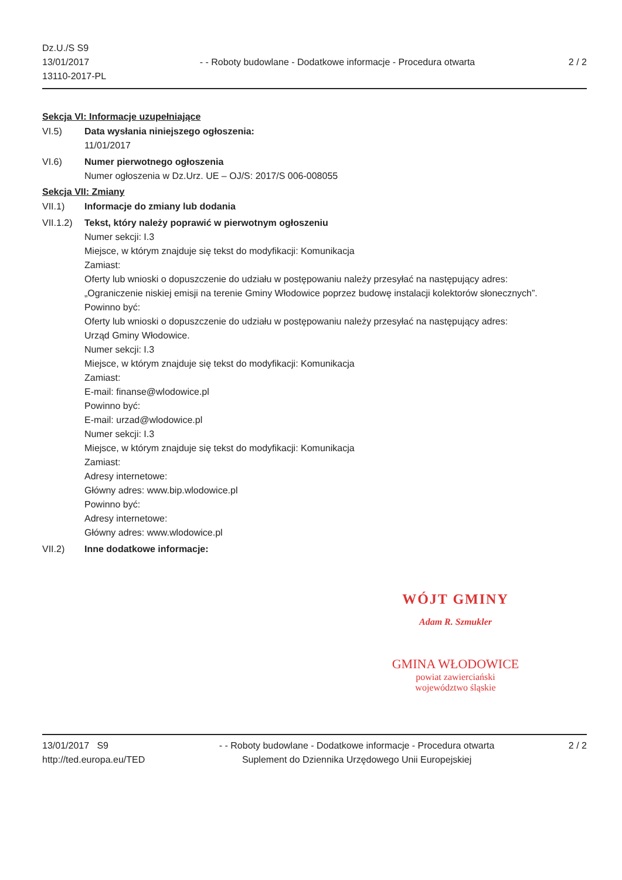Dz.U./S S9
13/01/2017
13110-2017-PL
- - Roboty budowlane - Dodatkowe informacje - Procedura otwarta
2 / 2
Sekcja VI: Informacje uzupełniające
VI.5) Data wysłania niniejszego ogłoszenia:
11/01/2017
VI.6) Numer pierwotnego ogłoszenia
Numer ogłoszenia w Dz.Urz. UE – OJ/S: 2017/S 006-008055
Sekcja VII: Zmiany
VII.1) Informacje do zmiany lub dodania
VII.1.2)
Tekst, który należy poprawić w pierwotnym ogłoszeniu
Numer sekcji: I.3
Miejsce, w którym znajduje się tekst do modyfikacji: Komunikacja
Zamiast:
Oferty lub wnioski o dopuszczenie do udziału w postępowaniu należy przesyłać na następujący adres:
„Ograniczenie niskiej emisji na terenie Gminy Włodowice poprzez budowę instalacji kolektorów słonecznych”.
Powinno być:
Oferty lub wnioski o dopuszczenie do udziału w postępowaniu należy przesyłać na następujący adres:
Urząd Gminy Włodowice.
Numer sekcji: I.3
Miejsce, w którym znajduje się tekst do modyfikacji: Komunikacja
Zamiast:
E-mail: finanse@wlodowice.pl
Powinno być:
E-mail: urzad@wlodowice.pl
Numer sekcji: I.3
Miejsce, w którym znajduje się tekst do modyfikacji: Komunikacja
Zamiast:
Adresy internetowe:
Główny adres: www.bip.wlodowice.pl
Powinno być:
Adresy internetowe:
Główny adres: www.wlodowice.pl
VII.2) Inne dodatkowe informacje:
WÓJT GMINY
Adam R. Szmukler
GMINA WŁODOWICE
powiat zawierciański
województwo śląskie
13/01/2017 S9
http://ted.europa.eu/TED
- - Roboty budowlane - Dodatkowe informacje - Procedura otwarta
Suplement do Dziennika Urzędowego Unii Europejskiej
2 / 2